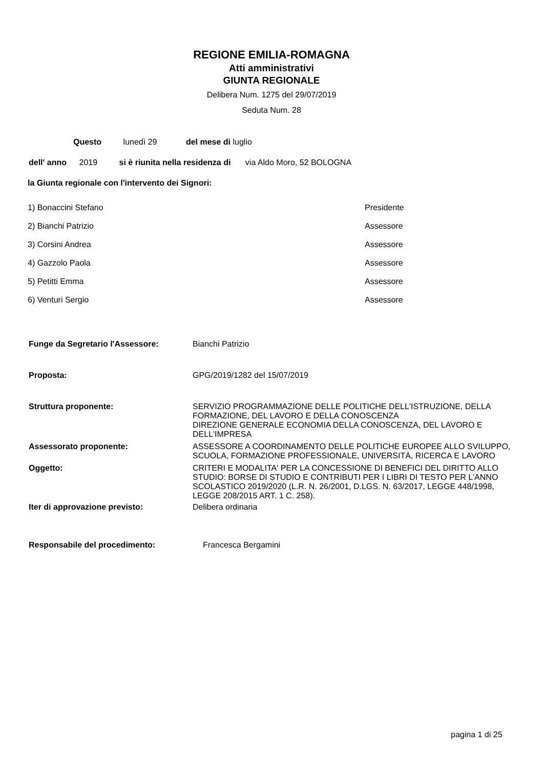REGIONE EMILIA-ROMAGNA
Atti amministrativi
GIUNTA REGIONALE
Delibera Num. 1275 del 29/07/2019
Seduta Num. 28
Questo lunedì 29 del mese di luglio
dell' anno 2019 si è riunita nella residenza di via Aldo Moro, 52 BOLOGNA
la Giunta regionale con l'intervento dei Signori:
1) Bonaccini Stefano Presidente
2) Bianchi Patrizio Assessore
3) Corsini Andrea Assessore
4) Gazzolo Paola Assessore
5) Petitti Emma Assessore
6) Venturi Sergio Assessore
Funge da Segretario l'Assessore: Bianchi Patrizio
Proposta: GPG/2019/1282 del 15/07/2019
Struttura proponente: SERVIZIO PROGRAMMAZIONE DELLE POLITICHE DELL'ISTRUZIONE, DELLA FORMAZIONE, DEL LAVORO E DELLA CONOSCENZA
DIREZIONE GENERALE ECONOMIA DELLA CONOSCENZA, DEL LAVORO E DELL'IMPRESA
Assessorato proponente: ASSESSORE A COORDINAMENTO DELLE POLITICHE EUROPEE ALLO SVILUPPO, SCUOLA, FORMAZIONE PROFESSIONALE, UNIVERSITÀ, RICERCA E LAVORO
Oggetto: CRITERI E MODALITA' PER LA CONCESSIONE DI BENEFICI DEL DIRITTO ALLO STUDIO: BORSE DI STUDIO E CONTRIBUTI PER I LIBRI DI TESTO PER L'ANNO SCOLASTICO 2019/2020 (L.R. N. 26/2001, D.LGS. N. 63/2017, LEGGE 448/1998, LEGGE 208/2015 ART. 1 C. 258).
Iter di approvazione previsto: Delibera ordinaria
Responsabile del procedimento: Francesca Bergamini
pagina 1 di 25